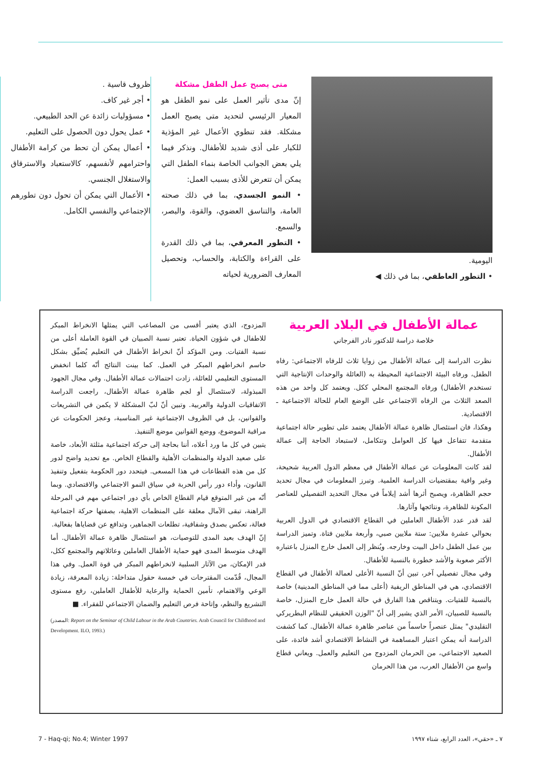ظروف قاسية .
• أجر غير كاف.
• مسؤوليات زائدة عن الحد الطبيعي.
• عمل يحول دون الحصول على التعليم.
• أعمال يمكن أن تحط من كرامة الأطفال واحترامهم لأنفسهم، كالاستعباد والاسترقاق والاستغلال الجنسي.
• الأعمال التي يمكن أن تحول دون تطورهم الإجتماعي والنفسي الكامل.
متى يصبح عمل الطفل مشكلة
إنّ مدى تأثير العمل على نمو الطفل هو المعيار الرئيسي لتحديد متى يصبح العمل مشكلة. فقد تنطوي الأعمال غير المؤذية للكبار على أذى شديد للأطفال. ونذكر فيما يلي بعض الجوانب الخاصة بنماء الطفل التي يمكن أن تتعرض للأذى بسبب العمل:
• النمو الجسدي، بما في ذلك صحته العامة، والتناسق العضوي، والقوة، والبصر، والسمع.
• التطور المعرفي، بما في ذلك القدرة على القراءة والكتابة، والحساب، وتحصيل المعارف الضرورية لحياته
اليومية.
• التطور العاطفي، بما في ذلك ◀
عمالة الأطفال في البلاد العربية
خلاصة دراسة للدكتور نادر الفرجاني
نظرت الدراسة إلى عمالة الأطفال من زوايا ثلاث للرفاه الاجتماعي: رفاه الطفل، ورفاه البيئة الاجتماعية المحيطة به (العائلة والوحدات الإنتاجية التي تستخدم الأطفال) ورفاه المجتمع المحلي ككل. ويعتمد كل واحد من هذه الصعد الثلاث من الرفاه الاجتماعي على الوضع العام للحالة الاجتماعية ـ الاقتصادية.
وهكذا، فان استئصال ظاهرة عمالة الأطفال يعتمد على تطوير حالة اجتماعية متقدمة تتفاعل فيها كل العوامل وتتكامل، لاستبعاد الحاجة إلى عمالة الأطفال.
لقد كانت المعلومات عن عمالة الأطفال في معظم الدول العربية شحيحة، وغير وافية بمقتضيات الدراسة العلمية. وتبرز المعلومات في مجال تحديد حجم الظاهرة، ويصبح أثرها أشد إيلاماً في مجال التحديد التفصيلي للعناصر المكونة للظاهرة، ونتائجها وآثارها.
لقد قدر عدد الأطفال العاملين في القطاع الاقتصادي في الدول العربية بحوالي عشرة ملايين: ستة ملايين صبي، وأربعة ملايين فتاة. وتميز الدراسة بين عمل الطفل داخل البيت وخارجه. ويُنظر إلى العمل خارج المنزل باعتباره الأكثر صعوبة والأشد خطورة بالنسبة للأطفال.
وفي مجال تفصيلي آخر، تبين أنّ النسبة الأعلى لعمالة الأطفال في القطاع الاقتصادي، هي في المناطق الريفية (أعلى مما في المناطق المدينية) خاصة بالنسبة للفتيات. ويتناقص هذا الفارق في حالة العمل خارج المنزل، خاصة بالنسبة للصبيان، الأمر الذي يشير إلى أنّ "الوزن الحقيقي للنظام البطريركي التقليدي" يمثل عنصراً حاسماً من عناصر ظاهرة عمالة الأطفال. كما كشفت الدراسة أنه يمكن اعتبار المساهمة في النشاط الاقتصادي أشد فائدة، على الصعيد الاجتماعي، من الحرمان المزدوج من التعليم والعمل. ويعاني قطاع واسع من الأطفال العرب، من هذا الحرمان
المزدوج، الذي يعتبر أقسى من المصاعب التي يمثلها الانخراط المبكر للاطفال في شؤون الحياة. تعتبر نسبة الصبيان في القوة العاملة أعلى من نسبة الفتيات. ومن المؤكد أنّ انخراط الأطفال في التعليم يُضيِّق بشكل حاسم انخراطهم المبكر في العمل. كما بينت النتائج أنّه كلما انخفض المستوى التعليمي للعائلة، زادت احتمالات عمالة الأطفال. وفي مجال الجهود المبذولة، لاستئصال أو لجم ظاهرة عمالة الأطفال، راجعت الدراسة الاتفاقيات الدولية والعربية. وتبين أنّ لبّ المشكلة لا يكمن في التشريعات والقوانين، بل في الظروف الاجتماعية غير المناسبة، وعجز الحكومات عن مراقبة الموضوع، ووضع القوانين موضع التنفيذ.
يتبين في كل ما ورد أعلاه، أننا بحاجة إلى حركة اجتماعية مثلثة الأبعاد، خاصة على صعيد الدولة والمنظمات الأهلية والقطاع الخاص. مع تحديد واضح لدور كل من هذه القطاعات في هذا المسعى. فيتحدد دور الحكومة بتفعيل وتنفيذ القانون، وأداء دور رأس الحربة في سياق النمو الاجتماعي والاقتصادي. وبما أنّه من غير المتوقع قيام القطاع الخاص بأي دور اجتماعي مهم في المرحلة الراهنة، تبقى الآمال معلقة على المنظمات الاهلية، بصفتها حركة اجتماعية فعالة، تعكس بصدق وشفافية، تطلعات الجماهير، وتدافع عن قضاياها بفعالية.
إنّ الهدف بعيد المدى للتوصيات، هو استئصال ظاهرة عمالة الأطفال. أما الهدف متوسط المدى فهو حماية الأطفال العاملين وعائلاتهم والمجتمع ككل، قدر الإمكان، من الآثار السلبية لانخراطهم المبكر في قوة العمل. وفي هذا المجال، قُدّمت المقترحات في خمسة حقول متداخلة: زيادة المعرفة، زيادة الوعي والاهتمام، تأمين الحماية والرعاية للأطفال العاملين، رفع مستوى التشريع والنظم، وإتاحة فرص التعليم والضمان الاجتماعي للفقراء. ■
(المصدر: Report on the Seminar of Child Labour in the Arab Countries. Arab Council for Childhood and Development. ILO, 1993.)
7 - Haq-qi; No.4; Winter 1997 ٧ ـ «حقي»، العدد الرابع، شتاء ١٩٩٧